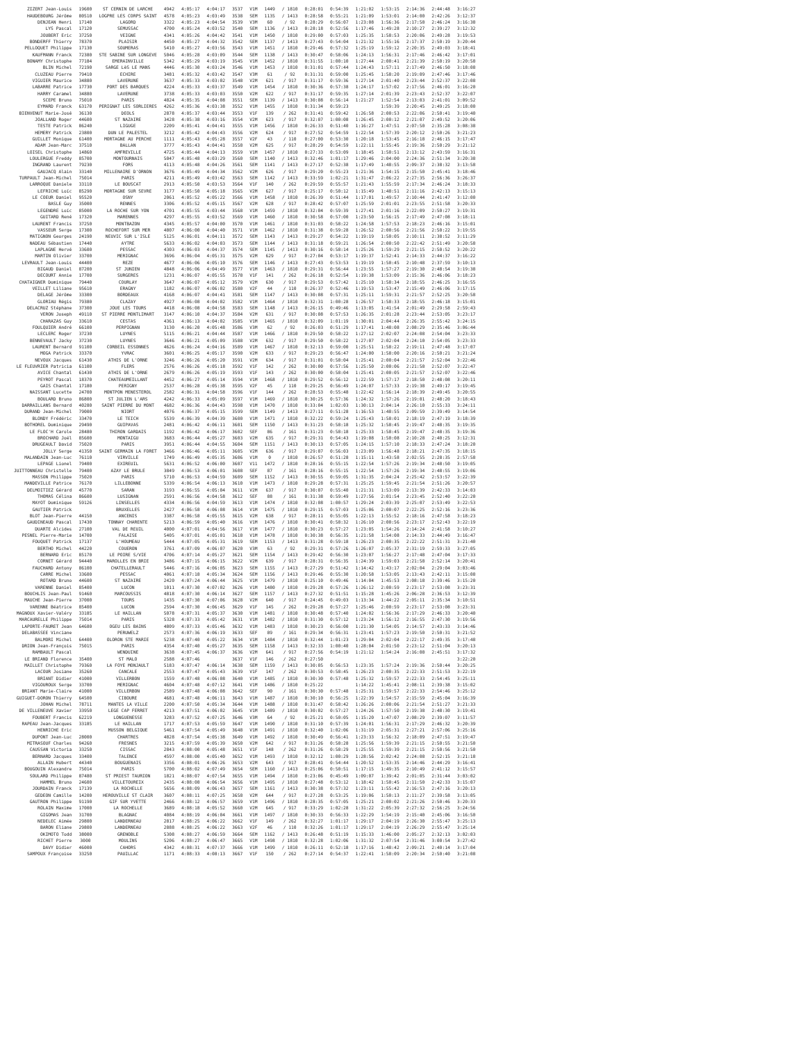| ZIZERT Jean-Louis | 19600 | ST CERNIN DE LARCHE | 4942 | 4:05:17 | 4:04:17 | 3537 | V1M | 1449 | / 1810 | 0:28:01 | 0:54:39 | 1:21:02 | 1:53:15 | 2:14:36 | 2:44:48 | 3:16:27 |
| HAUDEBOURG Jérôme | 80510 | LOGPRE LES CORPS SAINT | 4578 | 4:05:23 | 4:03:49 | 3538 | SEM | 1135 | / 1413 | 0:28:58 | 0:55:21 | 1:21:09 | 1:53:01 | 2:14:00 | 2:42:26 | 3:12:37 |
| DENJEAN Henri | 17140 | LAGORD | 3322 | 4:05:23 | 4:04:54 | 3539 | V3M | 60 | / 92 | 0:28:29 | 0:56:07 | 1:23:08 | 1:56:36 | 2:17:58 | 2:46:24 | 3:16:38 |
| LYS Pascal | 17120 | SEMUSSAC | 4700 | 4:05:24 | 4:03:52 | 3540 | SEM | 1136 | / 1413 | 0:28:18 | 0:52:56 | 1:17:46 | 1:49:28 | 2:10:27 | 2:39:27 | 3:12:32 |
| JOUBERT Eric | 37250 | VEIGNE | 4341 | 4:05:26 | 4:04:42 | 3541 | V1M | 1450 | / 1810 | 0:29:00 | 0:57:03 | 1:25:35 | 1:58:53 | 2:20:06 | 2:49:28 | 3:19:53 |
| BONDERFF Thierry | 78370 | PLAISIR | 4450 | 4:05:27 | 4:04:32 | 3542 | SEM | 1137 | / 1413 | 0:27:43 | 0:54:04 | 1:21:32 | 1:55:16 | 2:17:37 | 2:50:19 | 3:20:44 |
| PELLOQUET Philippe | 17130 | SOUMERAS | 5410 | 4:05:27 | 4:03:56 | 3543 | V1M | 1451 | / 1810 | 0:29:46 | 0:57:32 | 1:25:19 | 1:59:12 | 2:20:35 | 2:49:03 | 3:18:41 |
| KAUFMANN Franck | 72380 | STE SABINE SUR LONGEVE | 5046 | 4:05:28 | 4:03:09 | 3544 | SEM | 1138 | / 1413 | 0:30:47 | 0:58:06 | 1:24:13 | 1:56:31 | 2:17:46 | 2:46:42 | 3:17:01 |
| BONAMY Christophe | 77184 | EMERAINVILLE | 5342 | 4:05:29 | 4:03:19 | 3545 | V1M | 1452 | / 1810 | 0:31:55 | 1:00:10 | 1:27:44 | 2:00:41 | 2:21:39 | 2:50:19 | 3:20:58 |
| BLIN Michel | 72190 | SARGE LèS LE MANS | 4446 | 4:05:30 | 4:03:24 | 3546 | V1M | 1453 | / 1810 | 0:31:01 | 0:57:44 | 1:24:43 | 1:57:11 | 2:17:49 | 2:46:50 | 3:18:08 |
| CLUZEAU Pierre | 79410 | ECHIRE | 3481 | 4:05:32 | 4:03:42 | 3547 | V3M | 61 | / 92 | 0:31:31 | 0:59:00 | 1:25:45 | 1:58:20 | 2:19:09 | 2:47:46 | 3:17:46 |
| VIGUIER Maurice | 34880 | LAVERUNE | 3637 | 4:05:33 | 4:03:02 | 3548 | V2M | 621 | / 917 | 0:31:17 | 0:59:36 | 1:27:14 | 2:01:40 | 2:23:44 | 2:52:37 | 3:22:08 |
| LABARRE Patrice | 17730 | PORT DES BARQUES | 4224 | 4:05:33 | 4:03:37 | 3549 | V1M | 1454 | / 1810 | 0:30:36 | 0:57:38 | 1:24:17 | 1:57:02 | 2:17:56 | 2:46:01 | 3:16:20 |
| HARRY Caramel | 34880 | LAVERUNE | 3738 | 4:05:33 | 4:03:03 | 3550 | V2M | 622 | / 917 | 0:31:17 | 0:59:35 | 1:27:14 | 2:01:39 | 2:23:43 | 2:52:37 | 3:22:07 |
| SCEPE Bruno | 75010 | PARIS | 4824 | 4:05:35 | 4:04:08 | 3551 | SEM | 1139 | / 1413 | 0:30:08 | 0:56:14 | 1:21:27 | 1:52:54 | 2:13:03 | 2:41:01 | 3:09:52 |
| EYMARD Franck | 63170 | PERIGNAT LES SORLIERES | 4262 | 4:05:36 | 4:03:38 | 3552 | V1M | 1455 | / 1810 | 0:31:34 | 0:59:23 | | 1:59:39 | 2:20:45 | 2:49:25 | 3:18:00 |
| BIENVENUT Marie-José | 36130 | DEOLS | 2878 | 4:05:37 | 4:03:44 | 3553 | V1F | 139 | / 262 | 0:31:41 | 0:59:42 | 1:26:58 | 2:00:53 | 2:22:06 | 2:50:41 | 3:19:40 |
| JOALLAND Roger | 44600 | ST NAZAIRE | 3428 | 4:05:38 | 4:03:16 | 3554 | V2M | 623 | / 917 | 0:32:07 | 1:00:08 | 1:26:45 | 2:00:12 | 2:21:07 | 2:49:52 | 3:20:06 |
| TESTE Patrick | 86240 | LIGUGE | 2209 | 4:05:41 | 4:04:41 | 3555 | V1M | 1456 | / 1810 | 0:26:33 | 0:51:40 | 1:16:27 | 1:47:51 | 2:07:50 | 2:35:28 | 3:08:38 |
| HEMERY Patrick | 23800 | DUN LE PALESTEL | 3212 | 4:05:42 | 4:04:43 | 3556 | V2M | 624 | / 917 | 0:27:52 | 0:54:59 | 1:22:54 | 1:57:39 | 2:20:12 | 2:50:26 | 3:21:23 |
| GUILLET Monique | 61400 | MORTAGNE AU PERCHE | 1111 | 4:05:43 | 4:05:28 | 3557 | V2F | 43 | / 110 | 0:27:00 | 0:53:30 | 1:20:18 | 1:53:45 | 2:16:18 | 2:46:15 | 3:17:47 |
| ADAM Jean-Marc | 37510 | BALLAN | 3777 | 4:05:43 | 4:04:41 | 3558 | V2M | 625 | / 917 | 0:28:29 | 0:54:59 | 1:22:11 | 1:55:45 | 2:19:36 | 2:50:29 | 3:21:12 |
| LOISEL Christophe | 14860 | AMFREVILLE | 4725 | 4:05:44 | 4:04:13 | 3559 | V1M | 1457 | / 1810 | 0:27:33 | 0:53:09 | 1:18:45 | 1:50:51 | 2:13:12 | 2:43:59 | 3:16:31 |
| LOULERGUE Freddy | 85700 | MONTOURNAIS | 5047 | 4:05:48 | 4:03:29 | 3560 | SEM | 1140 | / 1413 | 0:32:46 | 1:01:17 | 1:29:46 | 2:04:00 | 2:24:36 | 2:51:34 | 3:20:38 |
| INGRAND Laurent | 79230 | FORS | 4113 | 4:05:48 | 4:04:26 | 3561 | SEM | 1141 | / 1413 | 0:27:17 | 0:52:38 | 1:17:49 | 1:48:55 | 2:09:37 | 2:38:32 | 3:13:58 |
| GAUJACQ Alain | 33140 | MILLENAIRE D'ORNON | 3676 | 4:05:49 | 4:04:34 | 3562 | V2M | 626 | / 917 | 0:29:20 | 0:55:23 | 1:21:36 | 1:54:15 | 2:15:50 | 2:45:41 | 3:18:46 |
| TURPAULT Jean-Michel | 75014 | PARIS | 4211 | 4:05:49 | 4:03:42 | 3563 | SEM | 1142 | / 1413 | 0:33:59 | 1:02:21 | 1:31:47 | 2:06:22 | 2:27:35 | 2:56:36 | 3:26:37 |
| LARROQUE Daniele | 33110 | LE BOUSCAT | 2913 | 4:05:50 | 4:03:53 | 3564 | V1F | 140 | / 262 | 0:29:59 | 0:55:57 | 1:21:43 | 1:55:59 | 2:17:34 | 2:46:24 | 3:18:33 |
| LEFRICHE Loïc | 85290 | MORTAGNE SUR SEVRE | 3177 | 4:05:50 | 4:05:18 | 3565 | V2M | 627 | / 917 | 0:25:17 | 0:50:12 | 1:15:49 | 1:48:51 | 2:11:16 | 2:42:13 | 3:15:13 |
| LE COEUR Daniel | 95520 | OSNY | 2061 | 4:05:52 | 4:05:22 | 3566 | V1M | 1458 | / 1810 | 0:26:39 | 0:51:44 | 1:17:01 | 1:49:57 | 2:10:44 | 2:41:47 | 3:12:00 |
| BASLE Guy | 35000 | RENNES | 3306 | 4:05:52 | 4:05:15 | 3567 | V2M | 628 | / 917 | 0:28:42 | 0:57:07 | 1:25:59 | 2:01:01 | 2:23:55 | 2:51:58 | 3:20:33 |
| LEGENDRE Loïc | 85000 | LA ROCHE SUR YON | 4701 | 4:05:55 | 4:03:44 | 3568 | V1M | 1459 | / 1810 | 0:32:04 | 0:59:39 | 1:27:41 | 2:01:16 | 2:22:09 | 2:50:27 | 3:19:31 |
| GUITARD René | 17320 | MARENNES | 4297 | 4:05:55 | 4:03:52 | 3569 | V1M | 1460 | / 1810 | 0:30:58 | 0:57:00 | 1:23:50 | 1:56:15 | 2:17:49 | 2:47:08 | 3:18:11 |
| LAURENT Francis | 37250 | MONTBAZON | 4345 | 4:05:57 | 4:04:00 | 3570 | V1M | 1461 | / 1810 | 0:31:03 | 0:58:22 | 1:24:58 | 1:57:53 | 2:18:23 | 2:46:16 | 3:15:01 |
| VASSEUR Serge | 17300 | ROCHEFORT SUR MER | 4807 | 4:06:00 | 4:04:40 | 3571 | V1M | 1462 | / 1810 | 0:31:38 | 0:59:28 | 1:26:52 | 2:00:56 | 2:21:56 | 2:50:22 | 3:19:55 |
| MATIGNON Georges | 24190 | NEUVIC SUR L'ISLE | 5125 | 4:06:01 | 4:04:11 | 3572 | SEM | 1143 | / 1413 | 0:29:27 | 0:54:22 | 1:19:19 | 1:50:05 | 2:10:11 | 2:38:52 | 3:11:29 |
| NADEAU Sébastien | 17440 | AYTRE | 5633 | 4:06:02 | 4:04:03 | 3573 | SEM | 1144 | / 1413 | 0:31:18 | 0:59:21 | 1:26:54 | 2:00:50 | 2:22:42 | 2:51:49 | 3:20:58 |
| LAPLAGNE Hervé | 33600 | PESSAC | 4303 | 4:06:03 | 4:04:37 | 3574 | SEM | 1145 | / 1413 | 0:30:16 | 0:58:14 | 1:25:26 | 1:59:29 | 2:21:15 | 2:50:52 | 3:20:22 |
| MARTIN Olivier | 33700 | MERIGNAC | 3696 | 4:06:04 | 4:05:31 | 3575 | V2M | 629 | / 917 | 0:27:04 | 0:53:17 | 1:19:37 | 1:52:41 | 2:14:33 | 2:44:37 | 3:16:22 |
| LEVRAULT Jean-Louis | 44400 | REZE | 4677 | 4:06:06 | 4:05:10 | 3576 | SEM | 1146 | / 1413 | 0:27:43 | 0:53:53 | 1:19:19 | 1:50:45 | 2:10:48 | 2:37:59 | 3:10:13 |
| BIGAUD Daniel | 87200 | ST JUNIEN | 4848 | 4:06:06 | 4:04:49 | 3577 | V1M | 1463 | / 1810 | 0:29:31 | 0:56:44 | 1:23:55 | 1:57:27 | 2:19:30 | 2:48:54 | 3:19:38 |
| DECOURT Annie | 17700 | SURGERES | 1231 | 4:06:07 | 4:05:55 | 3578 | V1F | 141 | / 262 | 0:26:18 | 0:52:54 | 1:19:38 | 1:53:09 | 2:15:36 | 2:46:06 | 3:18:23 |
| CHATAIGNER Dominique | 79440 | COURLAY | 3647 | 4:06:07 | 4:05:12 | 3579 | V2M | 630 | / 917 | 0:29:53 | 0:57:42 | 1:25:10 | 1:58:34 | 2:18:55 | 2:46:25 | 3:16:55 |
| VEILLET Liliane | 95610 | ERAGNY | 1182 | 4:06:07 | 4:06:02 | 3580 | V2F | 44 | / 110 | 0:26:37 | 0:52:46 | 1:19:53 | 1:53:47 | 2:15:49 | 2:46:06 | 3:17:15 |
| DELAGE Jérôme | 33300 | BORDEAUX | 4168 | 4:06:07 | 4:04:41 | 3581 | SEM | 1147 | / 1413 | 0:30:08 | 0:57:31 | 1:25:11 | 1:59:31 | 2:21:57 | 2:52:25 | 3:20:58 |
| GLORIAU Régis | 79380 | CLAZAY | 4927 | 4:06:08 | 4:04:02 | 3582 | V1M | 1464 | / 1810 | 0:32:31 | 1:00:28 | 1:26:57 | 1:58:33 | 2:18:55 | 2:46:18 | 3:15:01 |
| DELACRUZ Stéphane | 37300 | JOUE LES TOURS | 4418 | 4:06:08 | 4:04:58 | 3583 | SEM | 1148 | / 1413 | 0:26:15 | 0:49:46 | 1:13:05 | 1:41:54 | 2:01:49 | 2:29:58 | 2:59:43 |
| VERON Joseph | 49110 | ST PIERRE MONTLIMART | 3147 | 4:06:10 | 4:04:37 | 3584 | V2M | 631 | / 917 | 0:30:08 | 0:57:53 | 1:26:35 | 2:01:28 | 2:23:44 | 2:53:05 | 3:23:17 |
| CHARAZAS Guy | 33610 | CESTAS | 4361 | 4:06:13 | 4:04:02 | 3585 | V1M | 1465 | / 1810 | 0:32:09 | 1:01:19 | 1:30:01 | 2:04:44 | 2:26:35 | 2:55:42 | 3:24:15 |
| FOULQUIER André | 66100 | PERPIGNAN | 3130 | 4:06:20 | 4:05:48 | 3586 | V3M | 62 | / 92 | 0:26:03 | 0:51:29 | 1:17:41 | 1:48:08 | 2:08:29 | 2:35:46 | 3:06:44 |
| LECLERC Roger | 37230 | LUYNES | 5115 | 4:06:21 | 4:04:44 | 3587 | V1M | 1466 | / 1810 | 0:29:50 | 0:58:22 | 1:27:12 | 2:02:07 | 2:24:08 | 2:54:04 | 3:23:33 |
| BENNEVAULT Jacky | 37230 | LUYNES | 3646 | 4:06:21 | 4:05:09 | 3588 | V2M | 632 | / 917 | 0:29:50 | 0:58:22 | 1:27:07 | 2:02:04 | 2:24:10 | 2:54:05 | 3:23:33 |
| LAURENT Bernard | 91100 | CORBEIL ESSONNES | 4626 | 4:06:24 | 4:04:16 | 3589 | V1M | 1467 | / 1810 | 0:32:13 | 0:59:00 | 1:25:51 | 1:58:22 | 2:19:11 | 2:47:48 | 3:17:07 |
| MOGA Patrick | 33370 | YVRAC | 3601 | 4:06:25 | 4:05:17 | 3590 | V2M | 633 | / 917 | 0:29:23 | 0:56:47 | 1:24:00 | 1:58:00 | 2:20:16 | 2:50:21 | 3:21:24 |
| NEVOUX Jacques | 61430 | ATHIS DE L'ORNE | 3246 | 4:06:26 | 4:05:20 | 3591 | V2M | 634 | / 917 | 0:31:01 | 0:58:04 | 1:25:41 | 2:00:04 | 2:21:57 | 2:52:04 | 3:22:46 |
| LE FLEUVRIER Patricia | 61100 | FLERS | 2576 | 4:06:26 | 4:05:18 | 3592 | V1F | 142 | / 262 | 0:30:00 | 0:57:56 | 1:25:50 | 2:00:06 | 2:21:58 | 2:52:07 | 3:22:47 |
| AVICE Chantal | 61430 | ATHIS DE L'ORNE | 2679 | 4:06:26 | 4:05:19 | 3593 | V1F | 143 | / 262 | 0:30:00 | 0:58:04 | 1:25:41 | 2:00:05 | 2:21:57 | 2:52:07 | 3:22:46 |
| PEYROT Pascal | 18370 | CHATEAUMEILLANT | 4452 | 4:06:27 | 4:05:14 | 3594 | V1M | 1468 | / 1810 | 0:29:52 | 0:56:12 | 1:22:59 | 1:57:17 | 2:18:50 | 2:48:08 | 3:20:11 |
| GAIS Chantal | 17180 | PERIGNY | 2537 | 4:06:28 | 4:05:38 | 3595 | V2F | 45 | / 110 | 0:29:25 | 0:56:49 | 1:24:07 | 1:57:33 | 2:19:38 | 2:49:17 | 3:19:45 |
| NAISSANT Lucette | 24700 | MONTPON MENESTEROL | 2582 | 4:06:31 | 4:04:58 | 3596 | V1F | 144 | / 262 | 0:28:53 | 0:55:48 | 1:22:42 | 1:56:14 | 2:18:39 | 2:49:45 | 3:20:55 |
| BOULARD Bruno | 86800 | ST JULIEN L'ARS | 4242 | 4:06:33 | 4:05:09 | 3597 | V1M | 1469 | / 1810 | 0:30:25 | 0:57:36 | 1:24:32 | 1:57:26 | 2:19:01 | 2:48:20 | 3:18:43 |
| DARRAILLANS Bernard | 40280 | SAINT PIERRE DU MONT | 4682 | 4:06:36 | 4:04:43 | 3598 | V1M | 1470 | / 1810 | 0:33:04 | 1:02:03 | 1:30:13 | 2:04:14 | 2:26:10 | 2:55:33 | 3:24:11 |
| DURAND Jean-Michel | 79000 | NIORT | 4076 | 4:06:37 | 4:05:15 | 3599 | SEM | 1149 | / 1413 | 0:27:11 | 0:51:28 | 1:16:53 | 1:48:55 | 2:09:59 | 2:39:49 | 3:14:54 |
| BLONDY Frédéric | 33470 | LE TEICH | 5539 | 4:06:39 | 4:04:39 | 3600 | V1M | 1471 | / 1810 | 0:32:22 | 0:59:24 | 1:25:43 | 1:58:01 | 2:18:19 | 2:47:19 | 3:18:39 |
| BOTHOREL Dominique | 29490 | GUIPAVAS | 2481 | 4:06:42 | 4:06:11 | 3601 | SEM | 1150 | / 1413 | 0:31:23 | 0:58:18 | 1:25:32 | 1:58:45 | 2:19:47 | 2:48:35 | 3:19:35 |
| LE FLOC'H Carole | 28480 | THIRON GARDAIS | 1192 | 4:06:42 | 4:06:17 | 3602 | SEF | 86 | / 161 | 0:31:23 | 0:58:18 | 1:25:33 | 1:58:45 | 2:19:47 | 2:48:35 | 3:19:36 |
| BROCHARD Joël | 85600 | MONTAIGU | 3683 | 4:06:44 | 4:05:27 | 3603 | V2M | 635 | / 917 | 0:29:31 | 0:54:43 | 1:19:08 | 1:50:08 | 2:10:28 | 2:40:25 | 3:12:31 |
| DRUGEAULT David | 75020 | PARIS | 3951 | 4:06:44 | 4:04:55 | 3604 | SEM | 1151 | / 1413 | 0:30:13 | 0:57:05 | 1:24:15 | 1:57:10 | 2:18:33 | 2:47:24 | 3:18:20 |
| JOLLY Serge | 41350 | SAINT GERMAIN LA FORET | 3466 | 4:06:46 | 4:05:11 | 3605 | V2M | 636 | / 917 | 0:29:07 | 0:56:03 | 1:23:09 | 1:56:48 | 2:18:21 | 2:47:35 | 3:18:15 |
| MALANDAIN Jean-Luc | 76110 | VIRVILLE | 1749 | 4:06:49 | 4:05:35 | 3606 | V1M | 0 | / 1810 | 0:26:57 | 0:51:28 | 1:15:11 | 1:43:58 | 2:02:55 | 2:28:35 | 2:57:58 |
| LEPAGE Lionel | 79400 | EXIREUIL | 5631 | 4:06:52 | 4:06:00 | 3607 | V11 | 1472 | / 1810 | 0:28:16 | 0:55:15 | 1:22:54 | 1:57:26 | 2:19:34 | 2:48:50 | 3:19:05 |
| JUITTONNEAU Christelle | 79400 | AZAY LE BRULE | 3849 | 4:06:53 | 4:06:01 | 3608 | SEF | 87 | / 161 | 0:28:16 | 0:55:15 | 1:22:54 | 1:57:26 | 2:19:34 | 2:48:55 | 3:19:06 |
| MASSON Philippe | 75020 | PARIS | 5710 | 4:06:53 | 4:04:59 | 3609 | SEM | 1152 | / 1413 | 0:30:55 | 0:59:05 | 1:31:35 | 2:04:24 | 2:25:42 | 2:53:57 | 3:22:39 |
| MANDEVILLE Patrice | 76170 | LILLEBONNE | 5339 | 4:06:54 | 4:06:13 | 3610 | V1M | 1473 | / 1810 | 0:29:28 | 0:57:31 | 1:25:25 | 1:59:45 | 2:21:54 | 2:51:26 | 3:20:57 |
| DELMOITIEZ Gérard | 45770 | SARAN | 3193 | 4:06:55 | 4:05:04 | 3611 | V2M | 637 | / 917 | 0:30:07 | 0:55:40 | 1:21:31 | 1:53:09 | 2:13:39 | 2:42:33 | 3:14:03 |
| THOMAS Célina | 86600 | LUSIGNAN | 2591 | 4:06:56 | 4:04:58 | 3612 | SEF | 88 | / 161 | 0:31:38 | 0:59:49 | 1:27:56 | 2:01:54 | 2:23:45 | 2:52:40 | 3:22:20 |
| MAYOT Dominique | 59126 | LINSELLES | 4334 | 4:06:56 | 4:04:59 | 3613 | V1M | 1474 | / 1810 | 0:32:08 | 1:00:57 | 1:29:24 | 2:03:39 | 2:25:07 | 2:53:49 | 3:22:53 |
| GAUTIER Patrick | | BRUXELLES | 2427 | 4:06:58 | 4:06:08 | 3614 | V1M | 1475 | / 1810 | 0:29:15 | 0:57:03 | 1:25:06 | 2:00:07 | 2:22:25 | 2:52:16 | 3:23:36 |
| BLOT Jean-Pierre | 44150 | ANCENIS | 3387 | 4:06:58 | 4:05:55 | 3615 | V2M | 638 | / 917 | 0:28:11 | 0:55:05 | 1:22:13 | 1:55:52 | 2:18:16 | 2:47:58 | 3:18:23 |
| GAUDINEAUD Pascal | 17430 | TONNAY CHARENTE | 5213 | 4:06:59 | 4:05:40 | 3616 | V1M | 1476 | / 1810 | 0:30:41 | 0:58:32 | 1:26:10 | 2:00:56 | 2:23:17 | 2:52:43 | 3:22:19 |
| DUARTE Alcides | 27100 | VAL DE REUIL | 4000 | 4:07:01 | 4:04:56 | 3617 | V1M | 1477 | / 1810 | 0:30:23 | 0:57:27 | 1:23:05 | 1:54:26 | 2:14:24 | 2:41:58 | 3:10:27 |
| PESNEL Pierre-Marie | 14700 | FALAISE | 5405 | 4:07:01 | 4:05:01 | 3618 | V1M | 1478 | / 1810 | 0:30:38 | 0:56:35 | 1:21:58 | 1:54:08 | 2:14:33 | 2:44:49 | 3:16:47 |
| FOUQUET Patrick | 17137 | L'HOUMEAU | 5444 | 4:07:05 | 4:05:31 | 3619 | SEM | 1153 | / 1413 | 0:31:28 | 0:59:18 | 1:26:23 | 2:00:35 | 2:22:22 | 2:51:31 | 3:21:40 |
| BERTHO Michel | 44220 | COUERON | 3761 | 4:07:09 | 4:06:07 | 3620 | V3M | 63 | / 92 | 0:29:31 | 0:57:26 | 1:26:07 | 2:05:37 | 2:31:19 | 2:59:33 | 3:27:05 |
| BERNARD Eric | 85170 | LE POIRE S/VIE | 4706 | 4:07:14 | 4:05:27 | 3621 | SEM | 1154 | / 1413 | 0:29:42 | 0:56:30 | 1:23:07 | 1:56:27 | 2:17:48 | 2:47:04 | 3:17:33 |
| CORNET Gérard | 94440 | MAROLLES EN BRIE | 3486 | 4:07:15 | 4:06:15 | 3622 | V2M | 639 | / 917 | 0:28:31 | 0:56:35 | 1:24:39 | 1:59:03 | 2:21:58 | 2:52:14 | 3:20:41 |
| FAUCHARD Antony | 86100 | CHATELLERAULT | 5446 | 4:07:16 | 4:06:05 | 3623 | SEM | 1155 | / 1413 | 0:27:29 | 0:51:42 | 1:14:42 | 1:43:17 | 2:02:04 | 2:29:04 | 3:03:46 |
| CARRE Michel | 33600 | PESSAC | 4061 | 4:07:18 | 4:05:34 | 3624 | SEM | 1156 | / 1413 | 0:29:46 | 0:55:30 | 1:20:58 | 1:53:05 | 2:13:43 | 2:42:11 | 3:15:08 |
| ROTARD Bruno | 44600 | ST NAZAIRE | 2420 | 4:07:24 | 4:06:44 | 3625 | V1M | 1479 | / 1810 | 0:25:10 | 0:49:46 | 1:14:04 | 1:45:53 | 2:08:18 | 2:39:46 | 3:15:20 |
| VARENNE Daniel | 85400 | LUCON | 1011 | 4:07:30 | 4:07:02 | 3626 | V1M | 1480 | / 1810 | 0:29:28 | 0:57:26 | 1:26:12 | 2:00:59 | 2:23:17 | 2:53:08 | 3:23:31 |
| BOUCHLIS Jean-Paul | 91460 | MARCOUSSIS | 4818 | 4:07:30 | 4:06:14 | 3627 | SEM | 1157 | / 1413 | 0:27:32 | 0:51:51 | 1:15:28 | 1:45:26 | 2:06:28 | 2:36:53 | 3:12:39 |
| MAUCHE Jean-Pierre | 37000 | TOURS | 1435 | 4:07:30 | 4:07:06 | 3628 | V2M | 640 | / 917 | 0:24:45 | 0:49:03 | 1:13:34 | 1:44:22 | 2:05:11 | 2:35:34 | 3:10:51 |
| VARENNE Béatrice | 85400 | LUCON | 2594 | 4:07:30 | 4:06:45 | 3629 | V1F | 145 | / 262 | 0:29:28 | 0:57:27 | 1:25:46 | 2:00:59 | 2:23:17 | 2:53:08 | 3:23:31 |
| MAGNOUX Xavier-Valéry | 33185 | LE HAILLAN | 5078 | 4:07:31 | 4:05:37 | 3630 | V1M | 1481 | / 1810 | 0:30:48 | 0:57:40 | 1:24:02 | 1:56:36 | 2:17:29 | 2:46:33 | 3:20:40 |
| MARCAURELLE Philippe | 75014 | PARIS | 5328 | 4:07:33 | 4:05:42 | 3631 | V1M | 1482 | / 1810 | 0:31:30 | 0:57:12 | 1:23:24 | 1:56:12 | 2:16:55 | 2:47:30 | 3:19:56 |
| LAPORTE-FAURET Jean | 64680 | OGEU LES BAINS | 4809 | 4:07:33 | 4:05:46 | 3632 | V1M | 1483 | / 1810 | 0:30:23 | 0:56:00 | 1:21:30 | 1:54:05 | 2:14:57 | 2:43:33 | 3:14:46 |
| DELABASSEE Vinciane | | PERUWELZ | 2573 | 4:07:36 | 4:06:19 | 3633 | SEF | 89 | / 161 | 0:29:34 | 0:56:31 | 1:23:41 | 1:57:23 | 2:19:50 | 2:50:31 | 3:21:52 |
| BALMORI Michel | 64400 | OLORON STE MARIE | 5238 | 4:07:40 | 4:05:22 | 3634 | V1M | 1484 | / 1810 | 0:32:44 | 1:01:23 | 1:29:04 | 2:02:04 | 2:22:17 | 2:49:35 | 3:17:48 |
| DRION Jean-François | 75015 | PARIS | 4354 | 4:07:40 | 4:05:27 | 3635 | SEM | 1158 | / 1413 | 0:32:33 | 1:00:40 | 1:28:04 | 2:01:50 | 2:23:12 | 2:51:04 | 3:20:13 |
| RAMBAULT Pascal | | WENDUINE | 3638 | 4:07:45 | 4:06:37 | 3636 | V2M | 641 | / 917 | 0:27:56 | 0:54:19 | 1:21:12 | 1:54:24 | 2:16:08 | 2:45:51 | 3:17:32 |
| LE BRIAND Florence | 35400 | ST MALO | 2588 | 4:07:46 | | 3637 | V1F | 146 | / 262 | 0:27:50 | | | | | | 3:22:20 |
| MAILLET Christophe | 79360 | LA FOYE MONJAULT | 5183 | 4:07:47 | 4:06:14 | 3638 | SEM | 1159 | / 1413 | 0:30:05 | 0:56:53 | 1:23:35 | 1:57:24 | 2:19:36 | 2:50:44 | 3:20:25 |
| LACOUR Josiane | 35260 | CANCALE | 2553 | 4:07:47 | 4:05:43 | 3639 | V1F | 147 | / 262 | 0:30:53 | 0:58:45 | 1:26:23 | 2:00:35 | 2:22:33 | 2:51:53 | 3:22:19 |
| BRIANT Didier | 41000 | VILLERBON | 1559 | 4:07:48 | 4:06:08 | 3640 | V1M | 1485 | / 1810 | 0:30:30 | 0:57:48 | 1:25:32 | 1:59:57 | 2:22:33 | 2:54:45 | 3:25:11 |
| VIGOUROUX Serge | 33700 | MERIGNAC | 4604 | 4:07:48 | 4:07:12 | 3641 | V1M | 1486 | / 1810 | 0:25:22 | | 1:14:22 | 1:45:41 | 2:08:11 | 2:39:38 | 3:15:02 |
| BRIANT Marie-Claire | 41000 | VILLERBON | 2589 | 4:07:48 | 4:06:08 | 3642 | SEF | 90 | / 161 | 0:30:30 | 0:57:48 | 1:25:31 | 1:59:57 | 2:22:33 | 2:54:46 | 3:25:12 |
| GUIGUET-DORON Thierry | 64500 | CIBOURE | 4681 | 4:07:48 | 4:06:11 | 3643 | V1M | 1487 | / 1810 | 0:30:10 | 0:56:25 | 1:22:39 | 1:54:57 | 2:15:59 | 2:45:04 | 3:16:39 |
| JOHAN Michel | 78711 | MANTES LA VILLE | 2200 | 4:07:50 | 4:05:34 | 3644 | V1M | 1488 | / 1810 | 0:31:47 | 0:58:42 | 1:26:26 | 2:00:06 | 2:21:54 | 2:51:27 | 3:21:33 |
| DE VILLENEUVE Xavier | 33950 | LEGE CAP FERRET | 4213 | 4:07:51 | 4:06:02 | 3645 | V1M | 1489 | / 1810 | 0:30:02 | 0:57:27 | 1:24:26 | 1:57:50 | 2:19:38 | 2:48:30 | 3:19:41 |
| FOUBERT Francis | 62219 | LONGUENESSE | 3283 | 4:07:52 | 4:07:25 | 3646 | V3M | 64 | / 92 | 0:25:21 | 0:50:05 | 1:15:20 | 1:47:07 | 2:08:29 | 2:39:07 | 3:11:57 |
| RAPEAU Jean-Jacques | 33185 | LE HAILLAN | 1717 | 4:07:53 | 4:05:59 | 3647 | V1M | 1490 | / 1810 | 0:31:10 | 0:57:39 | 1:24:01 | 1:56:31 | 2:17:29 | 2:46:32 | 3:20:39 |
| HENRICHE Eric | | MUSSON BELGIQUE | 5461 | 4:07:54 | 4:05:49 | 3648 | V1M | 1491 | / 1810 | 0:32:40 | 1:02:06 | 1:31:19 | 2:05:31 | 2:27:21 | 2:57:06 | 3:25:16 |
| DUPONT Jean-Luc | 28000 | CHARTRES | 4828 | 4:07:54 | 4:05:38 | 3649 | V1M | 1492 | / 1810 | 0:30:49 | 0:56:41 | 1:23:33 | 1:56:32 | 2:18:09 | 2:47:51 | 3:19:47 |
| MITRASOUF Charles | 94260 | FRESNES | 3215 | 4:07:59 | 4:05:39 | 3650 | V2M | 642 | / 917 | 0:31:26 | 0:58:28 | 1:25:56 | 1:59:39 | 2:21:15 | 2:50:55 | 3:21:50 |
| CAUSSAN Victoria | 33250 | CISSAC | 2843 | 4:08:00 | 4:05:48 | 3651 | V1F | 148 | / 262 | 0:31:26 | 0:58:29 | 1:25:55 | 1:59:39 | 2:21:15 | 2:50:56 | 3:21:50 |
| BERNARD Jacques | 33400 | TALENCE | 4597 | 4:08:00 | 4:05:40 | 3652 | V1M | 1493 | / 1810 | 0:32:12 | 1:00:29 | 1:28:56 | 2:02:42 | 2:24:08 | 2:52:15 | 3:21:18 |
| ALLAIN Hubert | 44340 | BOUGUENAIS | 3356 | 4:08:01 | 4:06:26 | 3653 | V2M | 643 | / 917 | 0:28:41 | 0:54:44 | 1:20:52 | 1:53:35 | 2:14:46 | 2:44:29 | 3:16:41 |
| BOUGOUIN Alexandre | 75014 | PARIS | 5700 | 4:08:02 | 4:07:49 | 3654 | SEM | 1160 | / 1413 | 0:25:06 | 0:50:51 | 1:17:15 | 1:49:35 | 2:10:49 | 2:41:12 | 3:15:57 |
| SOULARD Philippe | 87480 | ST PRIEST TAURION | 1821 | 4:08:07 | 4:07:54 | 3655 | V1M | 1494 | / 1810 | 0:23:06 | 0:45:49 | 1:09:07 | 1:39:42 | 2:01:05 | 2:31:44 | 3:03:02 |
| HAMMEL Bruno | 24600 | VILLETOUREIX | 2435 | 4:08:08 | 4:06:54 | 3656 | V1M | 1495 | / 1810 | 0:27:48 | 0:53:12 | 1:18:42 | 1:50:45 | 2:11:50 | 2:42:33 | 3:15:07 |
| JOURDAIN Franck | 17139 | LA ROCHELLE | 5656 | 4:08:09 | 4:06:43 | 3657 | SEM | 1161 | / 1413 | 0:30:38 | 0:57:32 | 1:23:11 | 1:55:42 | 2:16:53 | 2:47:16 | 3:20:13 |
| GEDEON Camille | 14200 | HEROUVILLE ST CLAIR | 3607 | 4:08:11 | 4:07:25 | 3658 | V2M | 644 | / 917 | 0:27:28 | 0:53:25 | 1:19:06 | 1:50:13 | 2:11:27 | 2:39:58 | 3:13:05 |
| GAUTRON Philippe | 91190 | GIF SUR YVETTE | 2466 | 4:08:12 | 4:06:57 | 3659 | V1M | 1496 | / 1810 | 0:28:35 | 0:57:05 | 1:25:21 | 2:00:02 | 2:21:26 | 2:50:46 | 3:20:33 |
| ROLAIN Maxime | 17000 | LA ROCHELLE | 3689 | 4:08:18 | 4:05:52 | 3660 | V2M | 645 | / 917 | 0:33:29 | 1:02:28 | 1:31:22 | 2:05:39 | 2:27:32 | 2:56:25 | 3:24:56 |
| GIGOMAS Jean | 31700 | BLAGNAC | 4084 | 4:08:19 | 4:06:04 | 3661 | V1M | 1497 | / 1810 | 0:30:33 | 0:56:33 | 1:22:29 | 1:54:19 | 2:15:40 | 2:45:06 | 3:16:50 |
| NEDELEC Aimée | 29800 | LANDERNEAU | 2817 | 4:08:25 | 4:06:22 | 3662 | V1F | 149 | / 262 | 0:32:27 | 1:01:17 | 1:29:17 | 2:04:19 | 2:26:30 | 2:55:47 | 3:25:13 |
| BARON Eliane | 29800 | LANDERNEAU | 2888 | 4:08:25 | 4:06:22 | 3663 | V2F | 46 | / 110 | 0:32:26 | 1:01:17 | 1:29:17 | 2:04:19 | 2:26:29 | 2:55:47 | 3:25:14 |
| OKIMOTO Todd | 38000 | GRENOBLE | 5308 | 4:08:27 | 4:06:59 | 3664 | SEM | 1162 | / 1413 | 0:26:48 | 0:51:19 | 1:15:33 | 1:46:00 | 2:05:27 | 2:32:13 | 3:02:03 |
| RICHET Pierre | 3000 | MOULINS | 5206 | 4:08:27 | 4:06:47 | 3665 | V1M | 1498 | / 1810 | 0:32:28 | 1:02:06 | 1:31:32 | 2:07:54 | 2:31:46 | 3:00:54 | 3:27:42 |
| DAVY Didier | 46000 | CAHORS | 4342 | 4:08:31 | 4:07:37 | 3666 | V1M | 1499 | / 1810 | 0:26:11 | 0:52:18 | 1:17:16 | 1:48:42 | 2:09:21 | 2:40:14 | 3:17:04 |
| SAMPOUX Françoise | 33250 | PAUILLAC | 1171 | 4:08:33 | 4:08:13 | 3667 | V1F | 150 | / 262 | 0:27:14 | 0:54:37 | 1:22:41 | 1:58:09 | 2:20:34 | 2:50:40 | 3:21:08 |